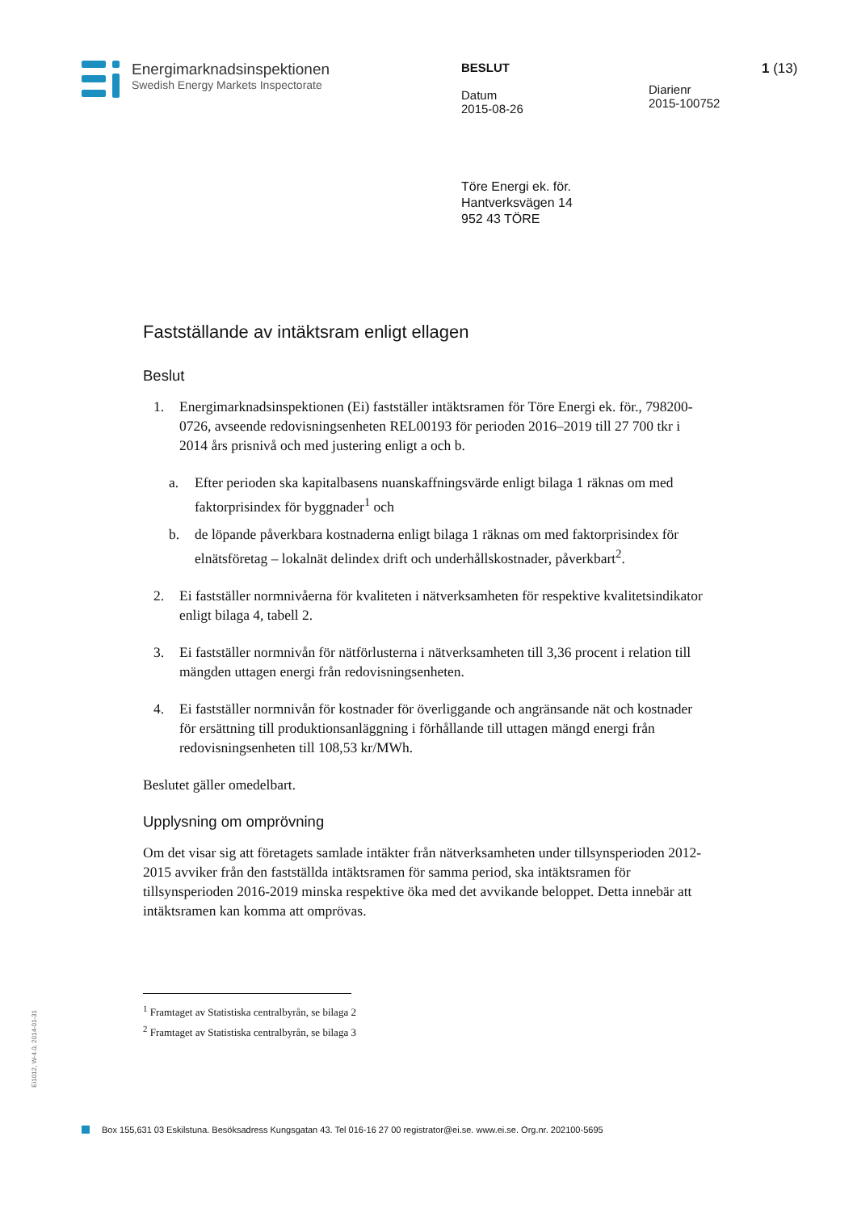Energimarknadsinspektionen
Swedish Energy Markets Inspectorate
BESLUT
Datum
2015-08-26
Diarienr
2015-100752
1 (13)
Töre Energi ek. för.
Hantverksvägen 14
952 43 TÖRE
Fastställande av intäktsram enligt ellagen
Beslut
1. Energimarknadsinspektionen (Ei) fastställer intäktsramen för Töre Energi ek. för., 798200-0726, avseende redovisningsenheten REL00193 för perioden 2016–2019 till 27 700 tkr i 2014 års prisnivå och med justering enligt a och b.
a. Efter perioden ska kapitalbasens nuanskaffningsvärde enligt bilaga 1 räknas om med faktorprisindex för byggnader<sup>1</sup> och
b. de löpande påverkbara kostnaderna enligt bilaga 1 räknas om med faktorprisindex för elnätsföretag – lokalnät delindex drift och underhållskostnader, påverkbart<sup>2</sup>.
2. Ei fastställer normnivåerna för kvaliteten i nätverksamheten för respektive kvalitetsindikator enligt bilaga 4, tabell 2.
3. Ei fastställer normnivån för nätförlusterna i nätverksamheten till 3,36 procent i relation till mängden uttagen energi från redovisningsenheten.
4. Ei fastställer normnivån för kostnader för överliggande och angränsande nät och kostnader för ersättning till produktionsanläggning i förhållande till uttagen mängd energi från redovisningsenheten till 108,53 kr/MWh.
Beslutet gäller omedelbart.
Upplysning om omprövning
Om det visar sig att företagets samlade intäkter från nätverksamheten under tillsynsperioden 2012-2015 avviker från den fastställda intäktsramen för samma period, ska intäktsramen för tillsynsperioden 2016-2019 minska respektive öka med det avvikande beloppet. Detta innebär att intäktsramen kan komma att omprövas.
<sup>1</sup> Framtaget av Statistiska centralbyrån, se bilaga 2
<sup>2</sup> Framtaget av Statistiska centralbyrån, se bilaga 3
Ei1012, W-4.0, 2014-01-31
Box 155,631 03 Eskilstuna. Besöksadress Kungsgatan 43. Tel 016-16 27 00 registrator@ei.se. www.ei.se. Org.nr. 202100-5695